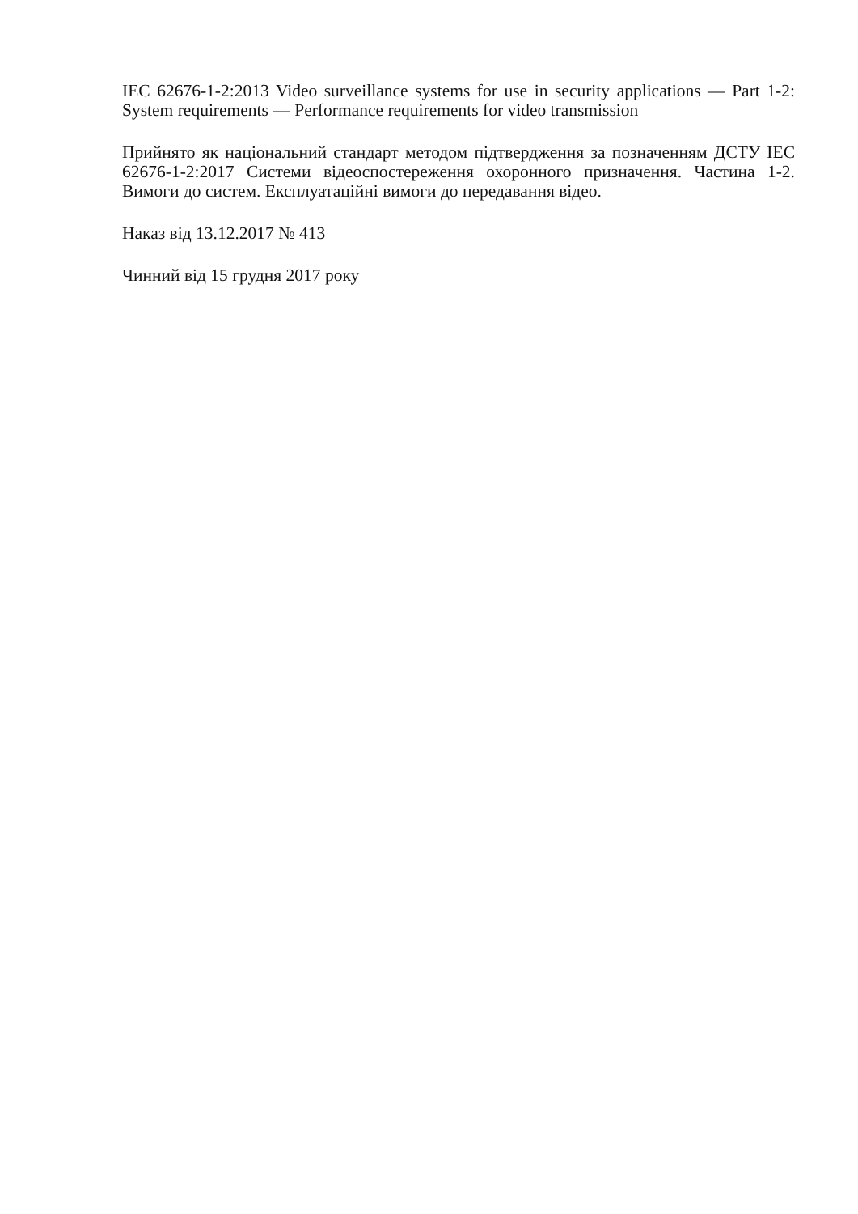IEC 62676-1-2:2013 Video surveillance systems for use in security applications — Part 1-2: System requirements — Performance requirements for video transmission
Прийнято як національний стандарт методом підтвердження за позначенням ДСТУ IEC 62676-1-2:2017 Системи відеоспостереження охоронного призначення. Частина 1-2. Вимоги до систем. Експлуатаційні вимоги до передавання відео.
Наказ від 13.12.2017 № 413
Чинний від 15 грудня 2017 року